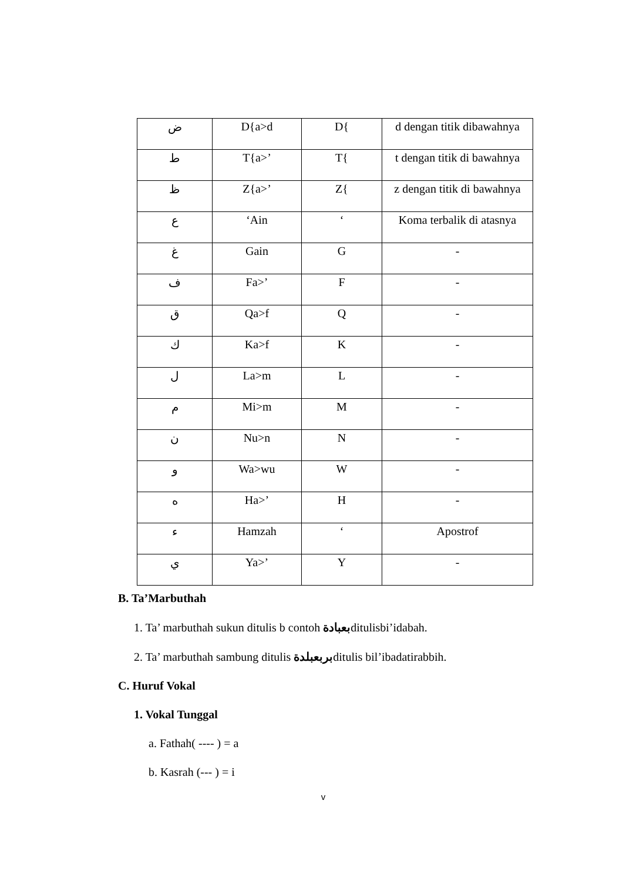| ض | D{a>d | D{ | d dengan titik dibawahnya |
| ط | T{a>’ | T{ | t dengan titik di bawahnya |
| ظ | Z{a>’ | Z{ | z dengan titik di bawahnya |
| ع | ‘Ain | ‘ | Koma terbalik di atasnya |
| غ | Gain | G | - |
| ف | Fa>’ | F | - |
| ق | Qa>f | Q | - |
| ك | Ka>f | K | - |
| ل | La>m | L | - |
| م | Mi>m | M | - |
| ن | Nu>n | N | - |
| و | Wa>wu | W | - |
| ه | Ha>’ | H | - |
| ء | Hamzah | ‘ | Apostrof |
| ي | Ya>’ | Y | - |
B. Ta’Marbuthah
1. Ta’ marbuthah sukun ditulis b contoh بعبادةditulisbi’idabah.
2. Ta’ marbuthah sambung ditulis بربعبلدةditulis bil’ibadatirabbih.
C. Huruf Vokal
1. Vokal Tunggal
a. Fathah( ---- ) = a
b. Kasrah (--- ) = i
v